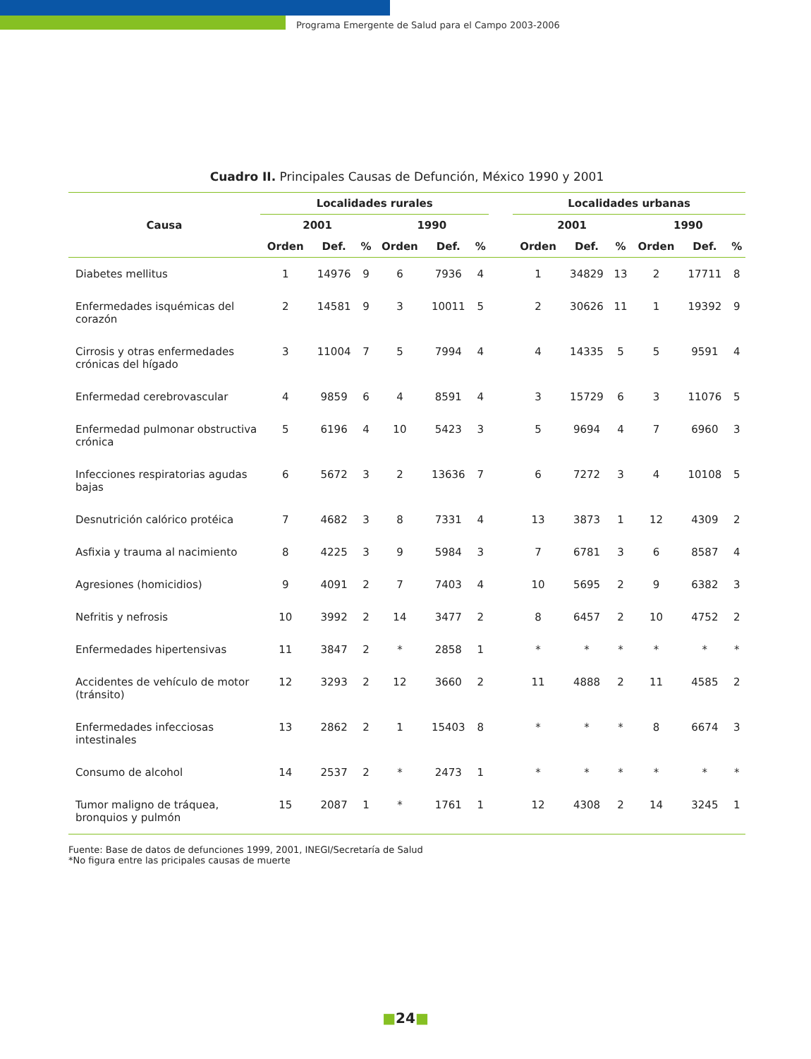Programa Emergente de Salud para el Campo 2003-2006
Cuadro II. Principales Causas de Defunción, México 1990 y 2001
| Causa | Localidades rurales | | | | | | | Localidades urbanas | | | | | |
| --- | --- | --- | --- | --- | --- | --- | --- | --- | --- | --- | --- | --- | --- |
| | 2001 | | | 1990 | | | | 2001 | | | 1990 | | |
| | Orden | Def. | % | Orden | Def. | % | | Orden | Def. | % | Orden | Def. | % |
| Diabetes mellitus | 1 | 14976 | 9 | 6 | 7936 | 4 | | 1 | 34829 | 13 | 2 | 17711 | 8 |
| Enfermedades isquémicas del corazón | 2 | 14581 | 9 | 3 | 10011 | 5 | | 2 | 30626 | 11 | 1 | 19392 | 9 |
| Cirrosis y otras enfermedades crónicas del hígado | 3 | 11004 | 7 | 5 | 7994 | 4 | | 4 | 14335 | 5 | 5 | 9591 | 4 |
| Enfermedad cerebrovascular | 4 | 9859 | 6 | 4 | 8591 | 4 | | 3 | 15729 | 6 | 3 | 11076 | 5 |
| Enfermedad pulmonar obstructiva crónica | 5 | 6196 | 4 | 10 | 5423 | 3 | | 5 | 9694 | 4 | 7 | 6960 | 3 |
| Infecciones respiratorias agudas bajas | 6 | 5672 | 3 | 2 | 13636 | 7 | | 6 | 7272 | 3 | 4 | 10108 | 5 |
| Desnutrición calórico protéica | 7 | 4682 | 3 | 8 | 7331 | 4 | | 13 | 3873 | 1 | 12 | 4309 | 2 |
| Asfixia y trauma al nacimiento | 8 | 4225 | 3 | 9 | 5984 | 3 | | 7 | 6781 | 3 | 6 | 8587 | 4 |
| Agresiones (homicidios) | 9 | 4091 | 2 | 7 | 7403 | 4 | | 10 | 5695 | 2 | 9 | 6382 | 3 |
| Nefritis y nefrosis | 10 | 3992 | 2 | 14 | 3477 | 2 | | 8 | 6457 | 2 | 10 | 4752 | 2 |
| Enfermedades hipertensivas | 11 | 3847 | 2 | * | 2858 | 1 | | * | * | * | * | * | * |
| Accidentes de vehículo de motor (tránsito) | 12 | 3293 | 2 | 12 | 3660 | 2 | | 11 | 4888 | 2 | 11 | 4585 | 2 |
| Enfermedades infecciosas intestinales | 13 | 2862 | 2 | 1 | 15403 | 8 | | * | * | * | 8 | 6674 | 3 |
| Consumo de alcohol | 14 | 2537 | 2 | * | 2473 | 1 | | * | * | * | * | * | * |
| Tumor maligno de tráquea, bronquios y pulmón | 15 | 2087 | 1 | * | 1761 | 1 | | 12 | 4308 | 2 | 14 | 3245 | 1 |
Fuente: Base de datos de defunciones 1999, 2001, INEGI/Secretaría de Salud
*No figura entre las pricipales causas de muerte
■24■